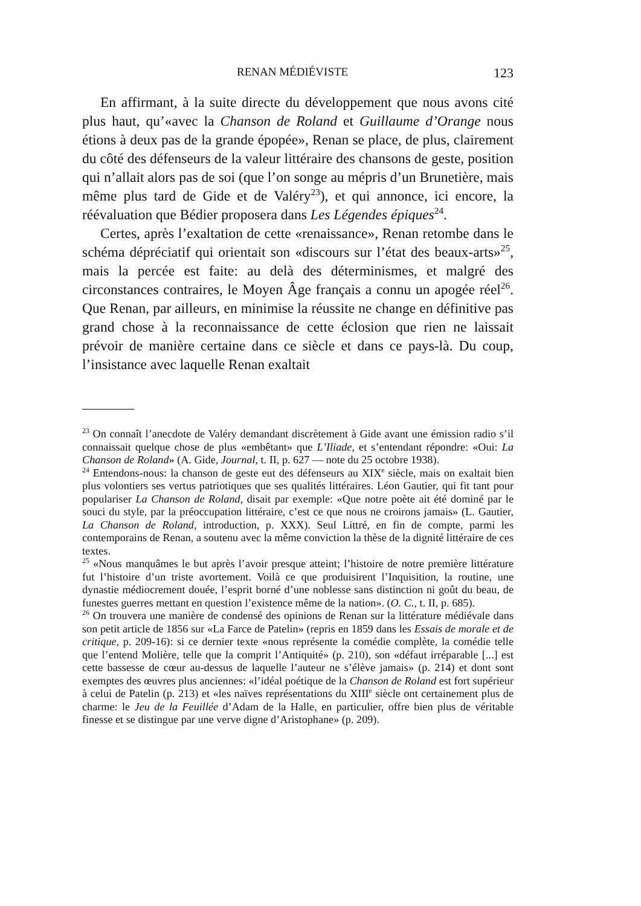RENAN MÉDIÉVISTE 123
En affirmant, à la suite directe du développement que nous avons cité plus haut, qu’«avec la Chanson de Roland et Guillaume d’Orange nous étions à deux pas de la grande épopée», Renan se place, de plus, clairement du côté des défenseurs de la valeur littéraire des chansons de geste, position qui n’allait alors pas de soi (que l’on songe au mépris d’un Brunetière, mais même plus tard de Gide et de Valéry<sup>23</sup>), et qui annonce, ici encore, la réévaluation que Bédier proposera dans Les Légendes épiques<sup>24</sup>.
Certes, après l’exaltation de cette «renaissance», Renan retombe dans le schéma dépréciatif qui orientait son «discours sur l’état des beaux-arts»<sup>25</sup>, mais la percée est faite: au delà des déterminismes, et malgré des circonstances contraires, le Moyen Âge français a connu un apogée réel<sup>26</sup>. Que Renan, par ailleurs, en minimise la réussite ne change en définitive pas grand chose à la reconnaissance de cette éclosion que rien ne laissait prévoir de manière certaine dans ce siècle et dans ce pays-là. Du coup, l’insistance avec laquelle Renan exaltait
<sup>23</sup> On connaît l’anecdote de Valéry demandant discrètement à Gide avant une émission radio s’il connaissait quelque chose de plus «embêtant» que L’Iliade, et s’entendant répondre: «Oui: La Chanson de Roland» (A. Gide, Journal, t. II, p. 627 — note du 25 octobre 1938).
<sup>24</sup> Entendons-nous: la chanson de geste eut des défenseurs au XIX<sup>e</sup> siècle, mais on exaltait bien plus volontiers ses vertus patriotiques que ses qualités littéraires. Léon Gautier, qui fit tant pour populariser La Chanson de Roland, disait par exemple: «Que notre poète ait été dominé par le souci du style, par la préoccupation littéraire, c’est ce que nous ne croirons jamais» (L. Gautier, La Chanson de Roland, introduction, p. XXX). Seul Littré, en fin de compte, parmi les contemporains de Renan, a soutenu avec la même conviction la thèse de la dignité littéraire de ces textes.
<sup>25</sup> «Nous manquâmes le but après l’avoir presque atteint; l’histoire de notre première littérature fut l’histoire d’un triste avortement. Voilà ce que produisirent l’Inquisition, la routine, une dynastie médiocrement douée, l’esprit borné d’une noblesse sans distinction ni goût du beau, de funestes guerres mettant en question l’existence même de la nation». (O. C., t. II, p. 685).
<sup>26</sup> On trouvera une manière de condensé des opinions de Renan sur la littérature médiévale dans son petit article de 1856 sur «La Farce de Patelin» (repris en 1859 dans les Essais de morale et de critique, p. 209-16): si ce dernier texte «nous représente la comédie complète, la comédie telle que l’entend Molière, telle que la comprit l’Antiquité» (p. 210), son «défaut irréparable [...] est cette bassesse de cœur au-dessus de laquelle l’auteur ne s’élève jamais» (p. 214) et dont sont exemptes des œuvres plus anciennes: «l’idéal poétique de la Chanson de Roland est fort supérieur à celui de Patelin (p. 213) et «les naïves représentations du XIII<sup>e</sup> siècle ont certainement plus de charme: le Jeu de la Feuillée d’Adam de la Halle, en particulier, offre bien plus de véritable finesse et se distingue par une verve digne d’Aristophane» (p. 209).